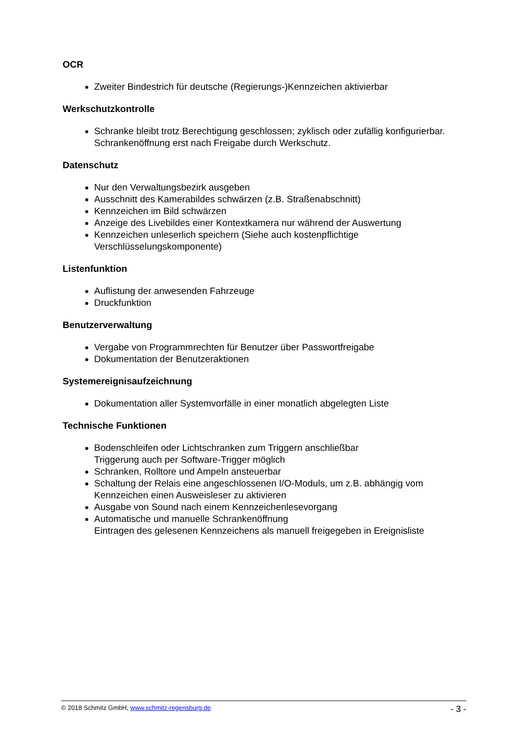OCR
Zweiter Bindestrich für deutsche (Regierungs-)Kennzeichen aktivierbar
Werkschutzkontrolle
Schranke bleibt trotz Berechtigung geschlossen; zyklisch oder zufällig konfigurierbar.
Schrankenöffnung erst nach Freigabe durch Werkschutz.
Datenschutz
Nur den Verwaltungsbezirk ausgeben
Ausschnitt des Kamerabildes schwärzen (z.B. Straßenabschnitt)
Kennzeichen im Bild schwärzen
Anzeige des Livebildes einer Kontextkamera nur während der Auswertung
Kennzeichen unleserlich speichern (Siehe auch kostenpflichtige Verschlüsselungskomponente)
Listenfunktion
Auflistung der anwesenden Fahrzeuge
Druckfunktion
Benutzerverwaltung
Vergabe von Programmrechten für Benutzer über Passwortfreigabe
Dokumentation der Benutzeraktionen
Systemereignisaufzeichnung
Dokumentation aller Systemvorfälle in einer monatlich abgelegten Liste
Technische Funktionen
Bodenschleifen oder Lichtschranken zum Triggern anschließbar
Triggerung auch per Software-Trigger möglich
Schranken, Rolltore und Ampeln ansteuerbar
Schaltung der Relais eine angeschlossenen I/O-Moduls, um z.B. abhängig vom Kennzeichen einen Ausweisleser zu aktivieren
Ausgabe von Sound nach einem Kennzeichenlesevorgang
Automatische und manuelle Schrankenöffnung
Eintragen des gelesenen Kennzeichens als manuell freigegeben in Ereignisliste
© 2018 Schmitz GmbH, www.schmitz-regensburg.de - 3 -